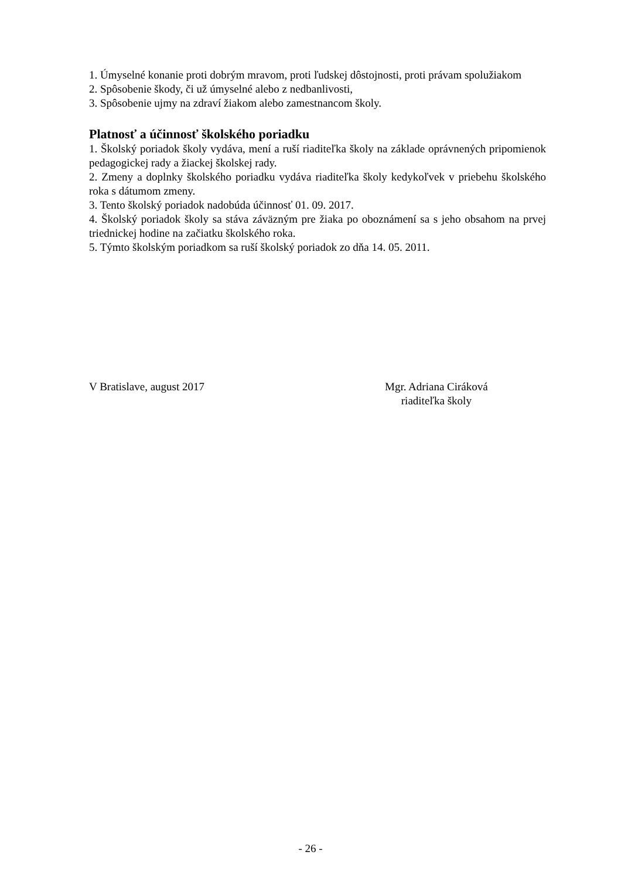1. Úmyselné konanie proti dobrým mravom, proti ľudskej dôstojnosti, proti právam spolužiakom
2. Spôsobenie škody, či už úmyselné alebo z nedbanlivosti,
3. Spôsobenie ujmy na zdraví žiakom alebo zamestnancom školy.
Platnosť a účinnosť školského poriadku
1. Školský poriadok školy vydáva, mení a ruší riaditeľka školy na základe oprávnených pripomienok pedagogickej rady a žiackej školskej rady.
2. Zmeny a doplnky školského poriadku vydáva riaditeľka školy kedykoľvek v priebehu školského roka s dátumom zmeny.
3. Tento školský poriadok nadobúda účinnosť 01. 09. 2017.
4. Školský poriadok školy sa stáva záväzným pre žiaka po oboznámení sa s jeho obsahom na prvej triednickej hodine na začiatku školského roka.
5. Týmto školským poriadkom sa ruší školský poriadok zo dňa 14. 05. 2011.
V Bratislave, august 2017 Mgr. Adriana Ciráková
riaditeľka školy
- 26 -